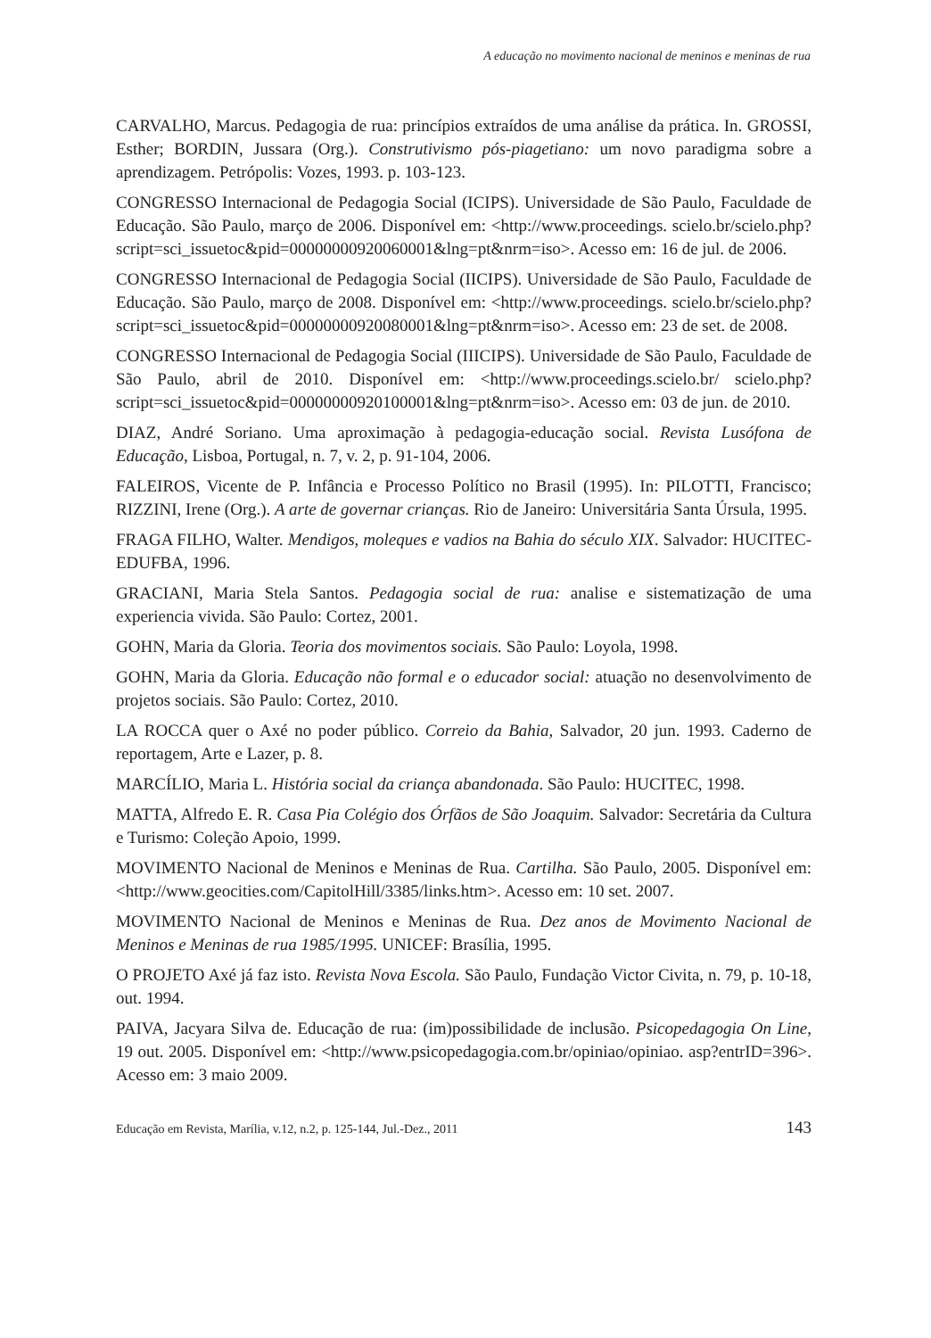A educação no movimento nacional de meninos e meninas de rua
CARVALHO, Marcus. Pedagogia de rua: princípios extraídos de uma análise da prática. In. GROSSI, Esther; BORDIN, Jussara (Org.). Construtivismo pós-piagetiano: um novo paradigma sobre a aprendizagem. Petrópolis: Vozes, 1993. p. 103-123.
CONGRESSO Internacional de Pedagogia Social (ICIPS). Universidade de São Paulo, Faculdade de Educação. São Paulo, março de 2006. Disponível em: <http://www.proceedings. scielo.br/scielo.php?script=sci_issuetoc&pid=00000000920060001&lng=pt&nrm=iso>. Acesso em: 16 de jul. de 2006.
CONGRESSO Internacional de Pedagogia Social (IICIPS). Universidade de São Paulo, Faculdade de Educação. São Paulo, março de 2008. Disponível em: <http://www.proceedings. scielo.br/scielo.php?script=sci_issuetoc&pid=00000000920080001&lng=pt&nrm=iso>. Acesso em: 23 de set. de 2008.
CONGRESSO Internacional de Pedagogia Social (IIICIPS). Universidade de São Paulo, Faculdade de São Paulo, abril de 2010. Disponível em: <http://www.proceedings.scielo.br/ scielo.php?script=sci_issuetoc&pid=00000000920100001&lng=pt&nrm=iso>. Acesso em: 03 de jun. de 2010.
DIAZ, André Soriano. Uma aproximação à pedagogia-educação social. Revista Lusófona de Educação, Lisboa, Portugal, n. 7, v. 2, p. 91-104, 2006.
FALEIROS, Vicente de P. Infância e Processo Político no Brasil (1995). In: PILOTTI, Francisco; RIZZINI, Irene (Org.). A arte de governar crianças. Rio de Janeiro: Universitária Santa Úrsula, 1995.
FRAGA FILHO, Walter. Mendigos, moleques e vadios na Bahia do século XIX. Salvador: HUCITEC-EDUFBA, 1996.
GRACIANI, Maria Stela Santos. Pedagogia social de rua: analise e sistematização de uma experiencia vivida. São Paulo: Cortez, 2001.
GOHN, Maria da Gloria. Teoria dos movimentos sociais. São Paulo: Loyola, 1998.
GOHN, Maria da Gloria. Educação não formal e o educador social: atuação no desenvolvimento de projetos sociais. São Paulo: Cortez, 2010.
LA ROCCA quer o Axé no poder público. Correio da Bahia, Salvador, 20 jun. 1993. Caderno de reportagem, Arte e Lazer, p. 8.
MARCÍLIO, Maria L. História social da criança abandonada. São Paulo: HUCITEC, 1998.
MATTA, Alfredo E. R. Casa Pia Colégio dos Órfãos de São Joaquim. Salvador: Secretária da Cultura e Turismo: Coleção Apoio, 1999.
MOVIMENTO Nacional de Meninos e Meninas de Rua. Cartilha. São Paulo, 2005. Disponível em: <http://www.geocities.com/CapitolHill/3385/links.htm>. Acesso em: 10 set. 2007.
MOVIMENTO Nacional de Meninos e Meninas de Rua. Dez anos de Movimento Nacional de Meninos e Meninas de rua 1985/1995. UNICEF: Brasília, 1995.
O PROJETO Axé já faz isto. Revista Nova Escola. São Paulo, Fundação Victor Civita, n. 79, p. 10-18, out. 1994.
PAIVA, Jacyara Silva de. Educação de rua: (im)possibilidade de inclusão. Psicopedagogia On Line, 19 out. 2005. Disponível em: <http://www.psicopedagogia.com.br/opiniao/opiniao. asp?entrID=396>. Acesso em: 3 maio 2009.
Educação em Revista, Marília, v.12, n.2, p. 125-144, Jul.-Dez., 2011 143